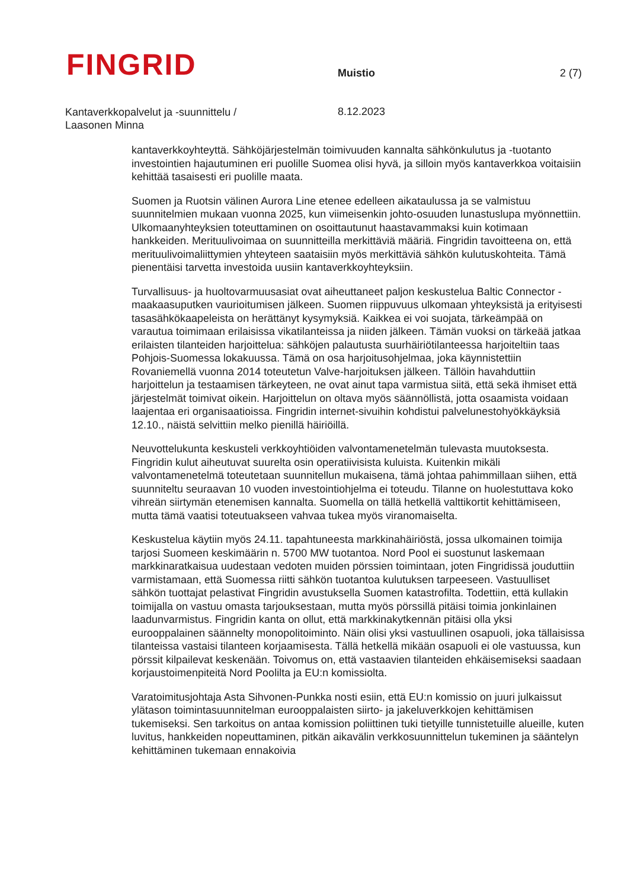FINGRID
Muistio
2 (7)
Kantaverkkopalvelut ja -suunnittelu /
Laasonen Minna
8.12.2023
kantaverkkoyhteyttä. Sähköjärjestelmän toimivuuden kannalta sähkönkulutus ja -tuotanto investointien hajautuminen eri puolille Suomea olisi hyvä, ja silloin myös kantaverkkoa voitaisiin kehittää tasaisesti eri puolille maata.
Suomen ja Ruotsin välinen Aurora Line etenee edelleen aikataulussa ja se valmistuu suunnitelmien mukaan vuonna 2025, kun viimeisenkin johto-osuuden lunastuslupa myönnettiin. Ulkomaanyhteyksien toteuttaminen on osoittautunut haastavammaksi kuin kotimaan hankkeiden. Merituulivoimaa on suunnitteilla merkittäviä määriä. Fingridin tavoitteena on, että merituulivoimaliittymien yhteyteen saataisiin myös merkittäviä sähkön kulutuskohteita. Tämä pienentäisi tarvetta investoida uusiin kantaverkkoyhteyksiin.
Turvallisuus- ja huoltovarmuusasiat ovat aiheuttaneet paljon keskustelua Baltic Connector -maakaasuputken vaurioitumisen jälkeen. Suomen riippuvuus ulkomaan yhteyksistä ja erityisesti tasasähkökaapeleista on herättänyt kysymyksiä. Kaikkea ei voi suojata, tärkeämpää on varautua toimimaan erilaisissa vikatilanteissa ja niiden jälkeen. Tämän vuoksi on tärkeää jatkaa erilaisten tilanteiden harjoittelua: sähköjen palautusta suurhäiriötilanteessa harjoiteltiin taas Pohjois-Suomessa lokakuussa. Tämä on osa harjoitusohjelmaa, joka käynnistettiin Rovaniemellä vuonna 2014 toteutetun Valve-harjoituksen jälkeen. Tällöin havahduttiin harjoittelun ja testaamisen tärkeyteen, ne ovat ainut tapa varmistua siitä, että sekä ihmiset että järjestelmät toimivat oikein. Harjoittelun on oltava myös säännöllistä, jotta osaamista voidaan laajentaa eri organisaatioissa. Fingridin internet-sivuihin kohdistui palvelunestohyökkäyksiä 12.10., näistä selvittiin melko pienillä häiriöillä.
Neuvottelukunta keskusteli verkkoyhtiöiden valvontamenetelmän tulevasta muutoksesta. Fingridin kulut aiheutuvat suurelta osin operatiivisista kuluista. Kuitenkin mikäli valvontamenetelmä toteutetaan suunnitellun mukaisena, tämä johtaa pahimmillaan siihen, että suunniteltu seuraavan 10 vuoden investointiohjelma ei toteudu. Tilanne on huolestuttava koko vihreän siirtymän etenemisen kannalta. Suomella on tällä hetkellä valttikortit kehittämiseen, mutta tämä vaatisi toteutuakseen vahvaa tukea myös viranomaiselta.
Keskustelua käytiin myös 24.11. tapahtuneesta markkinahäiriöstä, jossa ulkomainen toimija tarjosi Suomeen keskimäärin n. 5700 MW tuotantoa. Nord Pool ei suostunut laskemaan markkinaratkaisua uudestaan vedoten muiden pörssien toimintaan, joten Fingridissä jouduttiin varmistamaan, että Suomessa riitti sähkön tuotantoa kulutuksen tarpeeseen. Vastuulliset sähkön tuottajat pelastivat Fingridin avustuksella Suomen katastrofilta. Todettiin, että kullakin toimijalla on vastuu omasta tarjouksestaan, mutta myös pörssillä pitäisi toimia jonkinlainen laadunvarmistus. Fingridin kanta on ollut, että markkinakytkennän pitäisi olla yksi eurooppalainen säännelty monopolitoiminto. Näin olisi yksi vastuullinen osapuoli, joka tällaisissa tilanteissa vastaisi tilanteen korjaamisesta. Tällä hetkellä mikään osapuoli ei ole vastuussa, kun pörssit kilpailevat keskenään. Toivomus on, että vastaavien tilanteiden ehkäisemiseksi saadaan korjaustoimenpiteitä Nord Poolilta ja EU:n komissiolta.
Varatoimitusjohtaja Asta Sihvonen-Punkka nosti esiin, että EU:n komissio on juuri julkaissut ylätason toimintasuunnitelman eurooppalaisten siirto- ja jakeluverkkojen kehittämisen tukemiseksi. Sen tarkoitus on antaa komission poliittinen tuki tietyille tunnistetuille alueille, kuten luvitus, hankkeiden nopeuttaminen, pitkän aikavälin verkkosuunnittelun tukeminen ja sääntelyn kehittäminen tukemaan ennakoivia